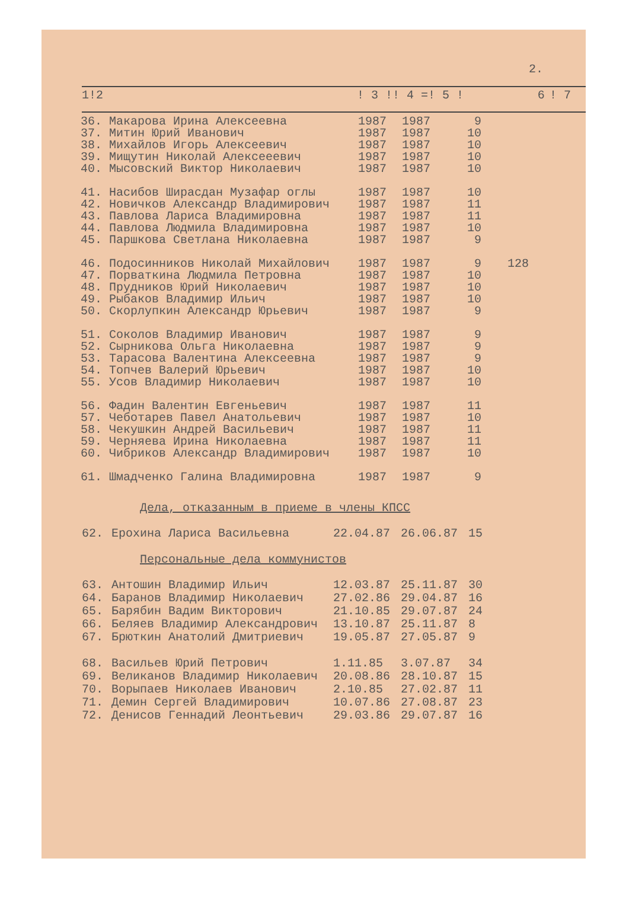2.
| 1! | 2 | ! 3 !! 4 =! 5 ! | 6 | ! 7 |
| --- | --- | --- | --- | --- |
| 36. | Макарова Ирина Алексеевна | 1987 | 1987 | 9 | |
| 37. | Митин Юрий Иванович | 1987 | 1987 | 10 | |
| 38. | Михайлов Игорь Алексеевич | 1987 | 1987 | 10 | |
| 39. | Мищутин Николай Алексееевич | 1987 | 1987 | 10 | |
| 40. | Мысовский Виктор Николаевич | 1987 | 1987 | 10 | |
| 41. | Насибов Ширасдан Музафар оглы | 1987 | 1987 | 10 | |
| 42. | Новичков Александр Владимирович | 1987 | 1987 | 11 | |
| 43. | Павлова Лариса Владимировна | 1987 | 1987 | 11 | |
| 44. | Павлова Людмила Владимировна | 1987 | 1987 | 10 | |
| 45. | Паршкова Светлана Николаевна | 1987 | 1987 | 9 | |
| 46. | Подосинников Николай Михайлович | 1987 | 1987 | 9 | 128 |
| 47. | Порваткина Людмила Петровна | 1987 | 1987 | 10 | |
| 48. | Прудников Юрий Николаевич | 1987 | 1987 | 10 | |
| 49. | Рыбаков Владимир Ильич | 1987 | 1987 | 10 | |
| 50. | Скорлупкин Александр Юрьевич | 1987 | 1987 | 9 | |
| 51. | Соколов Владимир Иванович | 1987 | 1987 | 9 | |
| 52. | Сырникова Ольга Николаевна | 1987 | 1987 | 9 | |
| 53. | Тарасова Валентина Алексеевна | 1987 | 1987 | 9 | |
| 54. | Топчев Валерий Юрьевич | 1987 | 1987 | 10 | |
| 55. | Усов Владимир Николаевич | 1987 | 1987 | 10 | |
| 56. | Фадин Валентин Евгеньевич | 1987 | 1987 | 11 | |
| 57. | Чеботарев Павел Анатольевич | 1987 | 1987 | 10 | |
| 58. | Чекушкин Андрей Васильевич | 1987 | 1987 | 11 | |
| 59. | Черняева Ирина Николаевна | 1987 | 1987 | 11 | |
| 60. | Чибриков Александр Владимирович | 1987 | 1987 | 10 | |
| 61. | Шмадченко Галина Владимировна | 1987 | 1987 | 9 | |
Дела, отказанным в приеме в члены КПСС
| 62. | Ерохина Лариса Васильевна | 22.04.87 | 26.06.87 | 15 |
Персональные дела коммунистов
| 63. | Антошин Владимир Ильич | 12.03.87 | 25.11.87 | 30 |
| 64. | Баранов Владимир Николаевич | 27.02.86 | 29.04.87 | 16 |
| 65. | Барябин Вадим Викторович | 21.10.85 | 29.07.87 | 24 |
| 66. | Беляев Владимир Александрович | 13.10.87 | 25.11.87 | 8 |
| 67. | Брюткин Анатолий Дмитриевич | 19.05.87 | 27.05.87 | 9 |
| 68. | Васильев Юрий Петрович | 1.11.85 | 3.07.87 | 34 |
| 69. | Великанов Владимир Николаевич | 20.08.86 | 28.10.87 | 15 |
| 70. | Ворыпаев Николаев Иванович | 2.10.85 | 27.02.87 | 11 |
| 71. | Демин Сергей Владимирович | 10.07.86 | 27.08.87 | 23 |
| 72. | Денисов Геннадий Леонтьевич | 29.03.86 | 29.07.87 | 16 |